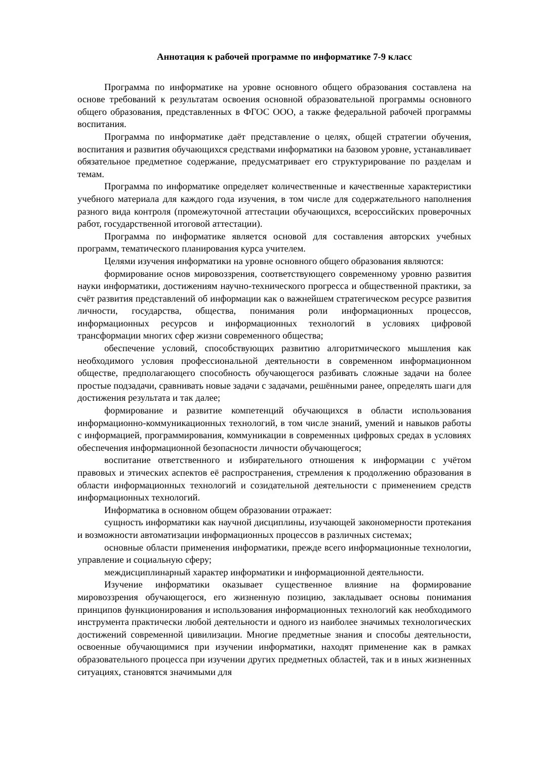Аннотация к рабочей программе по информатике 7-9 класс
Программа по информатике на уровне основного общего образования составлена на основе требований к результатам освоения основной образовательной программы основного общего образования, представленных в ФГОС ООО, а также федеральной рабочей программы воспитания.
Программа по информатике даёт представление о целях, общей стратегии обучения, воспитания и развития обучающихся средствами информатики на базовом уровне, устанавливает обязательное предметное содержание, предусматривает его структурирование по разделам и темам.
Программа по информатике определяет количественные и качественные характеристики учебного материала для каждого года изучения, в том числе для содержательного наполнения разного вида контроля (промежуточной аттестации обучающихся, всероссийских проверочных работ, государственной итоговой аттестации).
Программа по информатике является основой для составления авторских учебных программ, тематического планирования курса учителем.
Целями изучения информатики на уровне основного общего образования являются:
формирование основ мировоззрения, соответствующего современному уровню развития науки информатики, достижениям научно-технического прогресса и общественной практики, за счёт развития представлений об информации как о важнейшем стратегическом ресурсе развития личности, государства, общества, понимания роли информационных процессов, информационных ресурсов и информационных технологий в условиях цифровой трансформации многих сфер жизни современного общества;
обеспечение условий, способствующих развитию алгоритмического мышления как необходимого условия профессиональной деятельности в современном информационном обществе, предполагающего способность обучающегося разбивать сложные задачи на более простые подзадачи, сравнивать новые задачи с задачами, решёнными ранее, определять шаги для достижения результата и так далее;
формирование и развитие компетенций обучающихся в области использования информационно-коммуникационных технологий, в том числе знаний, умений и навыков работы с информацией, программирования, коммуникации в современных цифровых средах в условиях обеспечения информационной безопасности личности обучающегося;
воспитание ответственного и избирательного отношения к информации с учётом правовых и этических аспектов её распространения, стремления к продолжению образования в области информационных технологий и созидательной деятельности с применением средств информационных технологий.
Информатика в основном общем образовании отражает:
сущность информатики как научной дисциплины, изучающей закономерности протекания и возможности автоматизации информационных процессов в различных системах;
основные области применения информатики, прежде всего информационные технологии, управление и социальную сферу;
междисциплинарный характер информатики и информационной деятельности.
Изучение информатики оказывает существенное влияние на формирование мировоззрения обучающегося, его жизненную позицию, закладывает основы понимания принципов функционирования и использования информационных технологий как необходимого инструмента практически любой деятельности и одного из наиболее значимых технологических достижений современной цивилизации. Многие предметные знания и способы деятельности, освоенные обучающимися при изучении информатики, находят применение как в рамках образовательного процесса при изучении других предметных областей, так и в иных жизненных ситуациях, становятся значимыми для